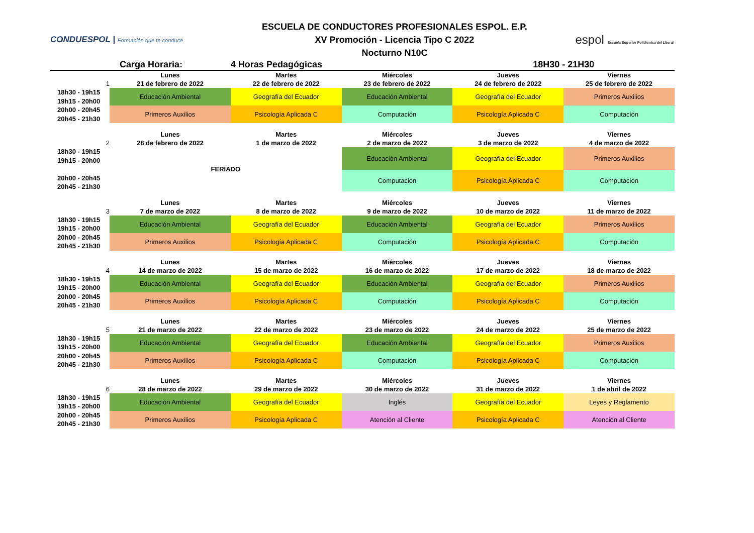CONDUESPOL | Formación que te conduce
ESCUELA DE CONDUCTORES PROFESIONALES ESPOL. E.P.
XV Promoción - Licencia Tipo C 2022
Nocturno N10C
espol Escuela Superior Politécnica del Litoral
| | Carga Horaria: | 4 Horas Pedagógicas | | 18H30 - 21H30 | |
| 1 | Lunes 21 de febrero de 2022 | Martes 22 de febrero de 2022 | Miércoles 23 de febrero de 2022 | Jueves 24 de febrero de 2022 | Viernes 25 de febrero de 2022 |
| 18h30 - 19h15 19h15 - 20h00 20h00 - 20h45 20h45 - 21h30 | Educación Ambiental | Geografía del Ecuador | Educación Ambiental | Geografía del Ecuador | Primeros Auxilios |
| | Primeros Auxilios | Psicología Aplicada C | Computación | Psicología Aplicada C | Computación |
| 2 | Lunes 28 de febrero de 2022 | Martes 1 de marzo de 2022 | Miércoles 2 de marzo de 2022 | Jueves 3 de marzo de 2022 | Viernes 4 de marzo de 2022 |
| 18h30 - 19h15 19h15 - 20h00 20h00 - 20h45 20h45 - 21h30 | FERIADO | | Educación Ambiental | Geografía del Ecuador | Primeros Auxilios |
| | | | Computación | Psicología Aplicada C | Computación |
| 3 | Lunes 7 de marzo de 2022 | Martes 8 de marzo de 2022 | Miércoles 9 de marzo de 2022 | Jueves 10 de marzo de 2022 | Viernes 11 de marzo de 2022 |
| 18h30 - 19h15 19h15 - 20h00 20h00 - 20h45 20h45 - 21h30 | Educación Ambiental | Geografía del Ecuador | Educación Ambiental | Geografía del Ecuador | Primeros Auxilios |
| | Primeros Auxilios | Psicología Aplicada C | Computación | Psicología Aplicada C | Computación |
| 4 | Lunes 14 de marzo de 2022 | Martes 15 de marzo de 2022 | Miércoles 16 de marzo de 2022 | Jueves 17 de marzo de 2022 | Viernes 18 de marzo de 2022 |
| 18h30 - 19h15 19h15 - 20h00 20h00 - 20h45 20h45 - 21h30 | Educación Ambiental | Geografía del Ecuador | Educación Ambiental | Geografía del Ecuador | Primeros Auxilios |
| | Primeros Auxilios | Psicología Aplicada C | Computación | Psicología Aplicada C | Computación |
| 5 | Lunes 21 de marzo de 2022 | Martes 22 de marzo de 2022 | Miércoles 23 de marzo de 2022 | Jueves 24 de marzo de 2022 | Viernes 25 de marzo de 2022 |
| 18h30 - 19h15 19h15 - 20h00 20h00 - 20h45 20h45 - 21h30 | Educación Ambiental | Geografía del Ecuador | Educación Ambiental | Geografía del Ecuador | Primeros Auxilios |
| | Primeros Auxilios | Psicología Aplicada C | Computación | Psicología Aplicada C | Computación |
| 6 | Lunes 28 de marzo de 2022 | Martes 29 de marzo de 2022 | Miércoles 30 de marzo de 2022 | Jueves 31 de marzo de 2022 | Viernes 1 de abril de 2022 |
| 18h30 - 19h15 19h15 - 20h00 20h00 - 20h45 20h45 - 21h30 | Educación Ambiental | Geografía del Ecuador | Inglés | Geografía del Ecuador | Leyes y Reglamento |
| | Primeros Auxilios | Psicología Aplicada C | Atención al Cliente | Psicología Aplicada C | Atención al Cliente |